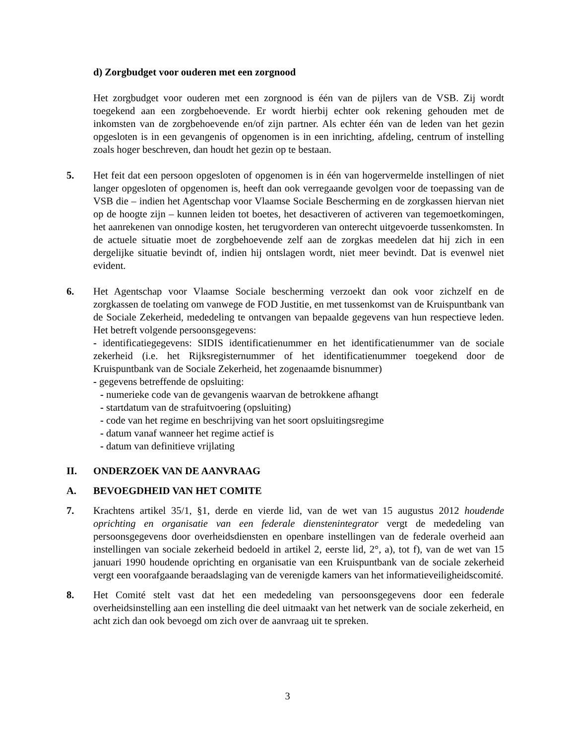d) Zorgbudget voor ouderen met een zorgnood
Het zorgbudget voor ouderen met een zorgnood is één van de pijlers van de VSB. Zij wordt toegekend aan een zorgbehoevende. Er wordt hierbij echter ook rekening gehouden met de inkomsten van de zorgbehoevende en/of zijn partner. Als echter één van de leden van het gezin opgesloten is in een gevangenis of opgenomen is in een inrichting, afdeling, centrum of instelling zoals hoger beschreven, dan houdt het gezin op te bestaan.
5. Het feit dat een persoon opgesloten of opgenomen is in één van hogervermelde instellingen of niet langer opgesloten of opgenomen is, heeft dan ook verregaande gevolgen voor de toepassing van de VSB die – indien het Agentschap voor Vlaamse Sociale Bescherming en de zorgkassen hiervan niet op de hoogte zijn – kunnen leiden tot boetes, het desactiveren of activeren van tegemoetkomingen, het aanrekenen van onnodige kosten, het terugvorderen van onterecht uitgevoerde tussenkomsten. In de actuele situatie moet de zorgbehoevende zelf aan de zorgkas meedelen dat hij zich in een dergelijke situatie bevindt of, indien hij ontslagen wordt, niet meer bevindt. Dat is evenwel niet evident.
6. Het Agentschap voor Vlaamse Sociale bescherming verzoekt dan ook voor zichzelf en de zorgkassen de toelating om vanwege de FOD Justitie, en met tussenkomst van de Kruispuntbank van de Sociale Zekerheid, mededeling te ontvangen van bepaalde gegevens van hun respectieve leden. Het betreft volgende persoonsgegevens:
- identificatiegegevens: SIDIS identificatienummer en het identificatienummer van de sociale zekerheid (i.e. het Rijksregisternummer of het identificatienummer toegekend door de Kruispuntbank van de Sociale Zekerheid, het zogenaamde bisnummer)
- gegevens betreffende de opsluiting:
- numerieke code van de gevangenis waarvan de betrokkene afhangt
- startdatum van de strafuitvoering (opsluiting)
- code van het regime en beschrijving van het soort opsluitingsregime
- datum vanaf wanneer het regime actief is
- datum van definitieve vrijlating
II. ONDERZOEK VAN DE AANVRAAG
A. BEVOEGDHEID VAN HET COMITE
7. Krachtens artikel 35/1, §1, derde en vierde lid, van de wet van 15 augustus 2012 houdende oprichting en organisatie van een federale dienstenintegrator vergt de mededeling van persoonsgegevens door overheidsdiensten en openbare instellingen van de federale overheid aan instellingen van sociale zekerheid bedoeld in artikel 2, eerste lid, 2°, a), tot f), van de wet van 15 januari 1990 houdende oprichting en organisatie van een Kruispuntbank van de sociale zekerheid vergt een voorafgaande beraadslaging van de verenigde kamers van het informatieveiligheidscomité.
8. Het Comité stelt vast dat het een mededeling van persoonsgegevens door een federale overheidsinstelling aan een instelling die deel uitmaakt van het netwerk van de sociale zekerheid, en acht zich dan ook bevoegd om zich over de aanvraag uit te spreken.
3